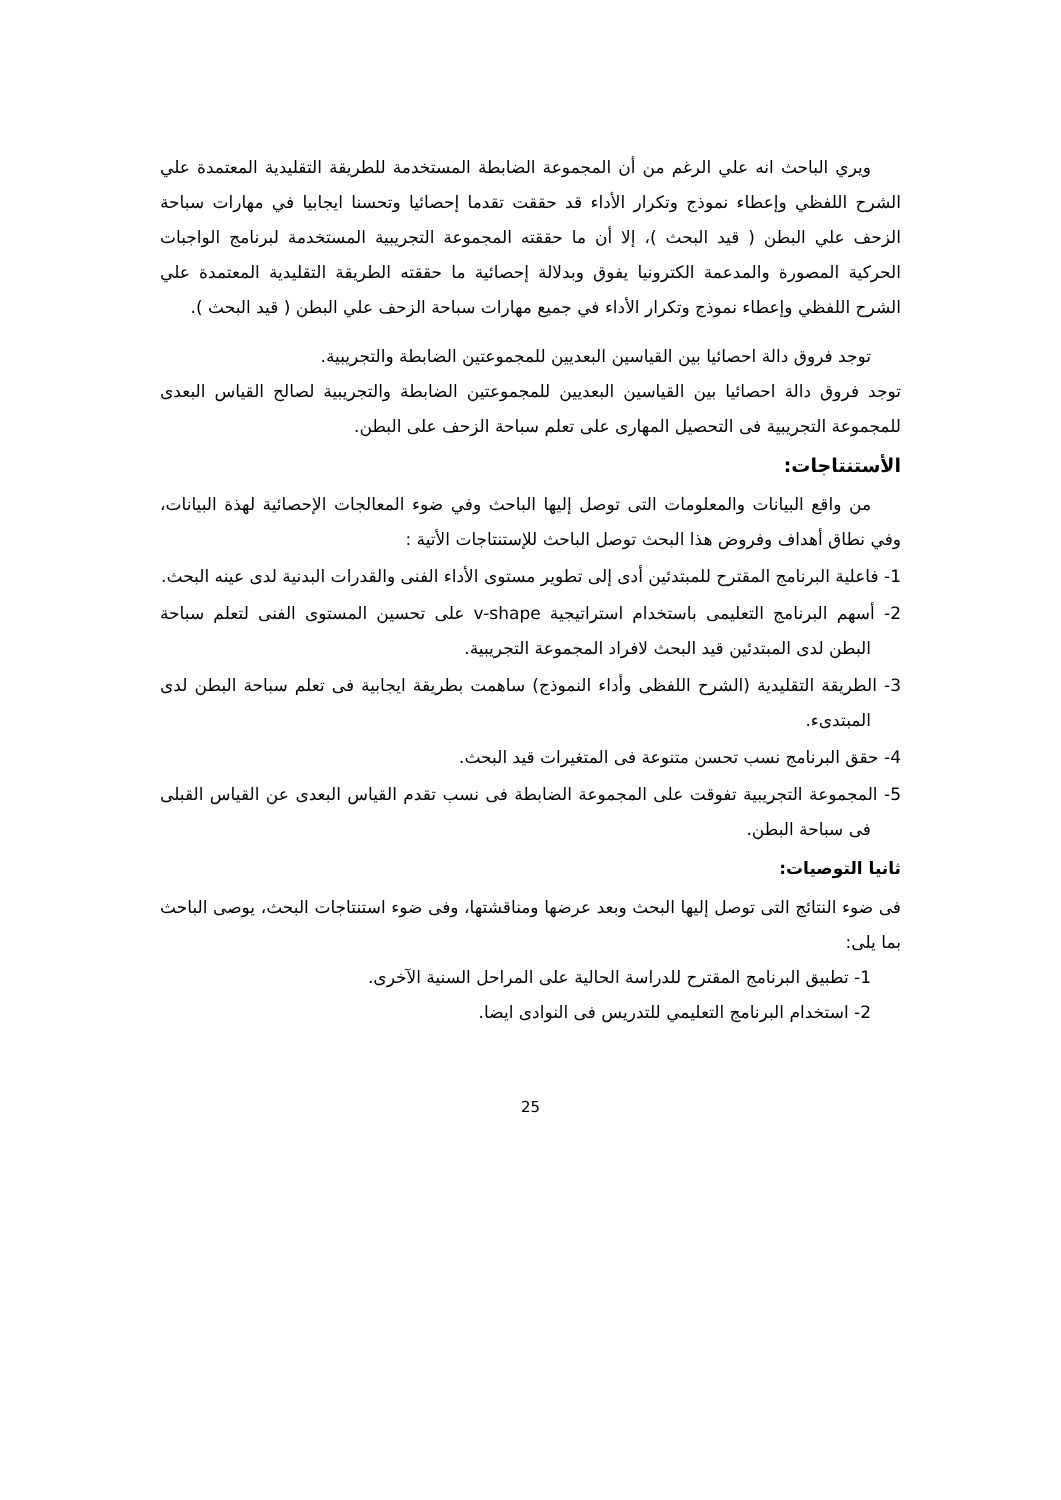ويري الباحث انه علي الرغم من أن المجموعة الضابطة المستخدمة للطريقة التقليدية المعتمدة علي الشرح اللفظي وإعطاء نموذج وتكرار الأداء قد حققت تقدما إحصائيا وتحسنا ايجابيا في مهارات سباحة الزحف علي البطن ( قيد البحث )، إلا أن ما حققته المجموعة التجريبية المستخدمة لبرنامج الواجبات الحركية المصورة والمدعمة الكترونيا يفوق وبدلالة إحصائية ما حققته الطريقة التقليدية المعتمدة علي الشرح اللفظي وإعطاء نموذج وتكرار الأداء في جميع مهارات سباحة الزحف علي البطن ( قيد البحث ).
توجد فروق دالة احصائيا بين القياسين البعديين للمجموعتين الضابطة والتجريبية.
توجد فروق دالة احصائيا بين القياسين البعديين للمجموعتين الضابطة والتجريبية لصالح القياس البعدى للمجموعة التجريبية فى التحصيل المهارى على تعلم سباحة الزحف على البطن.
الأستنتاجات:
من واقع البيانات والمعلومات التى توصل إليها الباحث وفي ضوء المعالجات الإحصائية لهذة البيانات، وفي نطاق أهداف وفروض هذا البحث توصل الباحث للإستنتاجات الأتية :
1- فاعلية البرنامج المقترح للمبتدئين أدى إلى تطوير مستوى الأداء الفنى والقدرات البدنية لدى عينه البحث.
2- أسهم البرنامج التعليمى باستخدام استراتيجية v-shape على تحسين المستوى الفنى لتعلم سباحة البطن لدى المبتدئين قيد البحث لافراد المجموعة التجريبية.
3- الطريقة التقليدية (الشرح اللفظى وأداء النموذج) ساهمت بطريقة ايجابية فى تعلم سباحة البطن لدى المبتدىء.
4- حقق البرنامج نسب تحسن متنوعة فى المتغيرات قيد البحث.
5- المجموعة التجريبية تفوقت على المجموعة الضابطة فى نسب تقدم القياس البعدى عن القياس القبلى فى سباحة البطن.
ثانيا التوصيات:
فى ضوء النتائج التى توصل إليها البحث وبعد عرضها ومناقشتها، وفى ضوء استنتاجات البحث، يوصى الباحث بما يلى:
1- تطبيق البرنامج المقترح للدراسة الحالية على المراحل السنية الآخرى.
2- استخدام البرنامج التعليمي للتدريس فى النوادى ايضا.
25